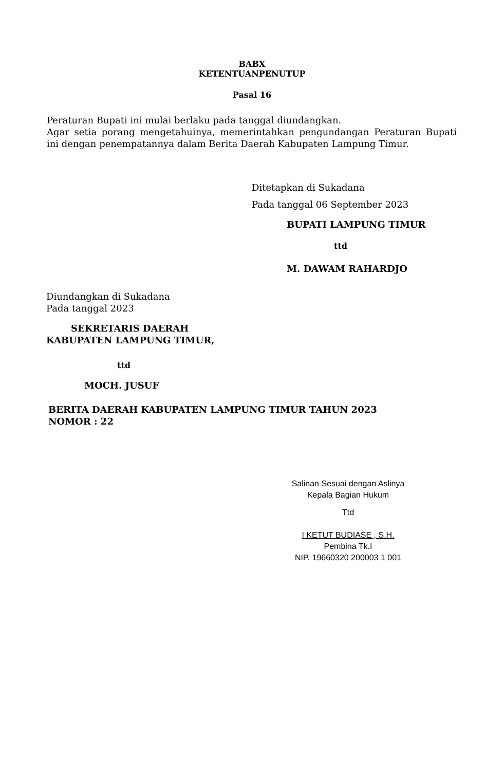BABX
KETENTUANPENUTUP
Pasal 16
Peraturan Bupati ini mulai berlaku pada tanggal diundangkan.
Agar setia porang mengetahuinya, memerintahkan pengundangan Peraturan Bupati ini dengan penempatannya dalam Berita Daerah Kabupaten Lampung Timur.
Ditetapkan di Sukadana
Pada tanggal 06 September 2023
BUPATI LAMPUNG TIMUR
ttd
M. DAWAM RAHARDJO
Diundangkan di Sukadana
Pada tanggal 2023
SEKRETARIS DAERAH
KABUPATEN LAMPUNG TIMUR,
ttd
MOCH. JUSUF
BERITA DAERAH KABUPATEN LAMPUNG TIMUR TAHUN 2023
NOMOR : 22
Salinan Sesuai dengan Aslinya
Kepala Bagian Hukum
Ttd
I KETUT BUDIASE , S.H.
Pembina Tk.I
NIP. 19660320 200003 1 001